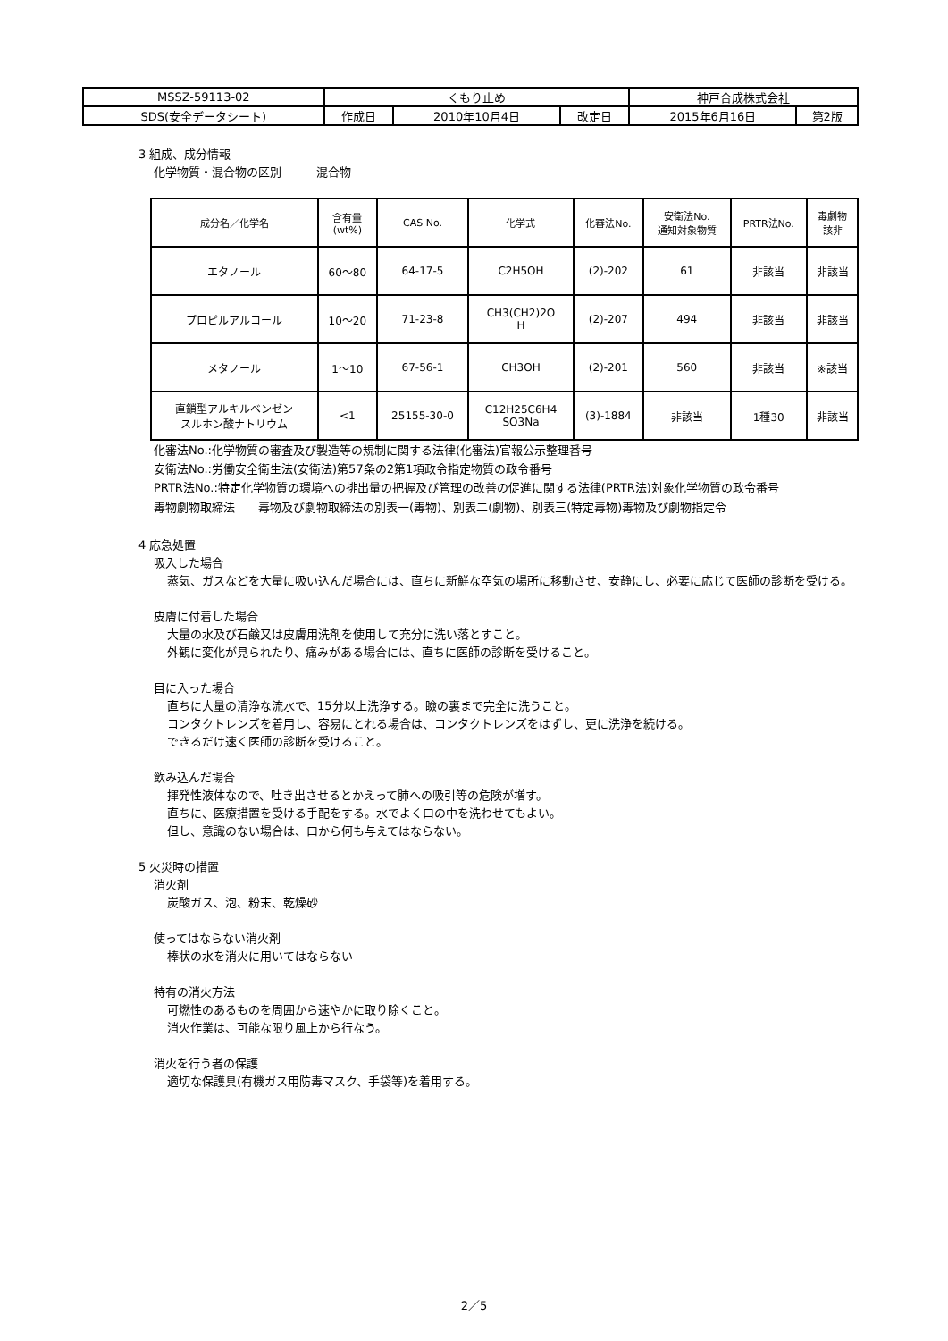| MSSZ-59113-02 | くもり止め | | | 神戸合成株式会社 | |
| SDS(安全データシート) | 作成日 | 2010年10月4日 | 改定日 | 2015年6月16日 | 第2版 |
3 組成、成分情報
化学物質・混合物の区別　　　混合物
| 成分名／化学名 | 含有量 (wt%) | CAS No. | 化学式 | 化審法No. | 安衛法No. 通知対象物質 | PRTR法No. | 毒劇物 該非 |
| --- | --- | --- | --- | --- | --- | --- | --- |
| エタノール | 60～80 | 64-17-5 | C2H5OH | (2)-202 | 61 | 非該当 | 非該当 |
| プロピルアルコール | 10～20 | 71-23-8 | CH3(CH2)2O H | (2)-207 | 494 | 非該当 | 非該当 |
| メタノール | 1～10 | 67-56-1 | CH3OH | (2)-201 | 560 | 非該当 | ※該当 |
| 直鎖型アルキルベンゼン スルホン酸ナトリウム | <1 | 25155-30-0 | C12H25C6H4 SO3Na | (3)-1884 | 非該当 | 1種30 | 非該当 |
化審法No.:化学物質の審査及び製造等の規制に関する法律(化審法)官報公示整理番号
安衛法No.:労働安全衛生法(安衛法)第57条の2第1項政令指定物質の政令番号
PRTR法No.:特定化学物質の環境への排出量の把握及び管理の改善の促進に関する法律(PRTR法)対象化学物質の政令番号
毒物劇物取締法　　毒物及び劇物取締法の別表一(毒物)、別表二(劇物)、別表三(特定毒物)毒物及び劇物指定令
4 応急処置
吸入した場合
蒸気、ガスなどを大量に吸い込んだ場合には、直ちに新鮮な空気の場所に移動させ、安静にし、必要に応じて医師の診断を受ける。
皮膚に付着した場合
大量の水及び石鹸又は皮膚用洗剤を使用して充分に洗い落とすこと。
外観に変化が見られたり、痛みがある場合には、直ちに医師の診断を受けること。
目に入った場合
直ちに大量の清浄な流水で、15分以上洗浄する。瞼の裏まで完全に洗うこと。
コンタクトレンズを着用し、容易にとれる場合は、コンタクトレンズをはずし、更に洗浄を続ける。
できるだけ速く医師の診断を受けること。
飲み込んだ場合
揮発性液体なので、吐き出させるとかえって肺への吸引等の危険が増す。
直ちに、医療措置を受ける手配をする。水でよく口の中を洗わせてもよい。
但し、意識のない場合は、口から何も与えてはならない。
5 火災時の措置
消火剤
炭酸ガス、泡、粉末、乾燥砂
使ってはならない消火剤
棒状の水を消火に用いてはならない
特有の消火方法
可燃性のあるものを周囲から速やかに取り除くこと。
消火作業は、可能な限り風上から行なう。
消火を行う者の保護
適切な保護具(有機ガス用防毒マスク、手袋等)を着用する。
2／5